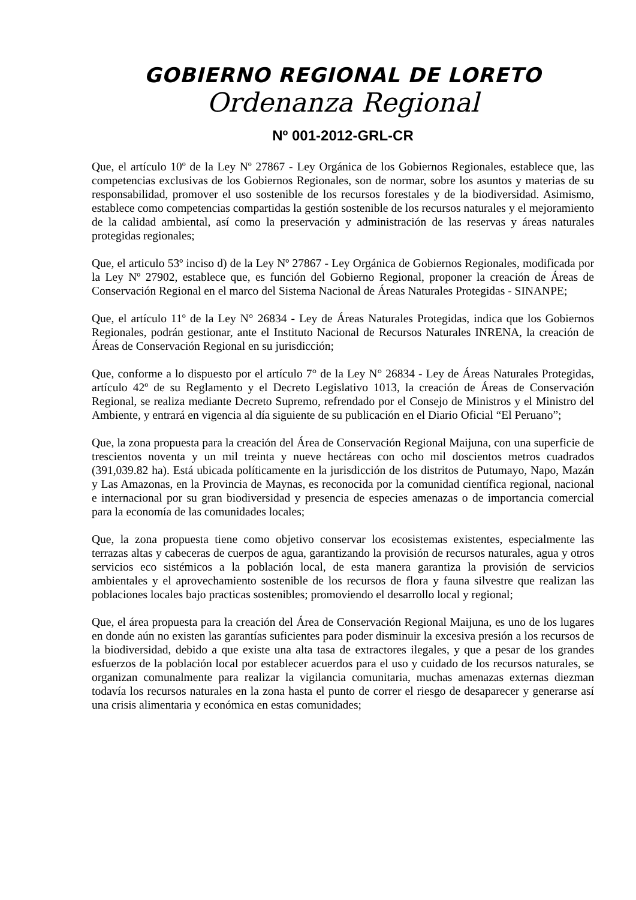GOBIERNO REGIONAL DE LORETO
Ordenanza Regional
Nº 001-2012-GRL-CR
Que, el artículo 10º de la Ley Nº 27867 - Ley Orgánica de los Gobiernos Regionales, establece que, las competencias exclusivas de los Gobiernos Regionales, son de normar, sobre los asuntos y materias de su responsabilidad, promover el uso sostenible de los recursos forestales y de la biodiversidad. Asimismo, establece como competencias compartidas la gestión sostenible de los recursos naturales y el mejoramiento de la calidad ambiental, así como la preservación y administración de las reservas y áreas naturales protegidas regionales;
Que, el articulo 53º inciso d) de la Ley Nº 27867 - Ley Orgánica de Gobiernos Regionales, modificada por la Ley Nº 27902, establece que, es función del Gobierno Regional, proponer la creación de Áreas de Conservación Regional en el marco del Sistema Nacional de Áreas Naturales Protegidas - SINANPE;
Que, el artículo 11º de la Ley N° 26834 - Ley de Áreas Naturales Protegidas, indica que los Gobiernos Regionales, podrán gestionar, ante el Instituto Nacional de Recursos Naturales INRENA, la creación de Áreas de Conservación Regional en su jurisdicción;
Que, conforme a lo dispuesto por el artículo 7° de la Ley N° 26834 - Ley de Áreas Naturales Protegidas, artículo 42º de su Reglamento y el Decreto Legislativo 1013, la creación de Áreas de Conservación Regional, se realiza mediante Decreto Supremo, refrendado por el Consejo de Ministros y el Ministro del Ambiente, y entrará en vigencia al día siguiente de su publicación en el Diario Oficial “El Peruano”;
Que, la zona propuesta para la creación del Área de Conservación Regional Maijuna, con una superficie de trescientos noventa y un mil treinta y nueve hectáreas con ocho mil doscientos metros cuadrados (391,039.82 ha). Está ubicada políticamente en la jurisdicción de los distritos de Putumayo, Napo, Mazán y Las Amazonas, en la Provincia de Maynas, es reconocida por la comunidad científica regional, nacional e internacional por su gran biodiversidad y presencia de especies amenazas o de importancia comercial para la economía de las comunidades locales;
Que, la zona propuesta tiene como objetivo conservar los ecosistemas existentes, especialmente las terrazas altas y cabeceras de cuerpos de agua, garantizando la provisión de recursos naturales, agua y otros servicios eco sistémicos a la población local, de esta manera garantiza la provisión de servicios ambientales y el aprovechamiento sostenible de los recursos de flora y fauna silvestre que realizan las poblaciones locales bajo practicas sostenibles; promoviendo el desarrollo local y regional;
Que, el área propuesta para la creación del Área de Conservación Regional Maijuna, es uno de los lugares en donde aún no existen las garantías suficientes para poder disminuir la excesiva presión a los recursos de la biodiversidad, debido a que existe una alta tasa de extractores ilegales, y que a pesar de los grandes esfuerzos de la población local por establecer acuerdos para el uso y cuidado de los recursos naturales, se organizan comunalmente para realizar la vigilancia comunitaria, muchas amenazas externas diezman todavía los recursos naturales en la zona hasta el punto de correr el riesgo de desaparecer y generarse así una crisis alimentaria y económica en estas comunidades;